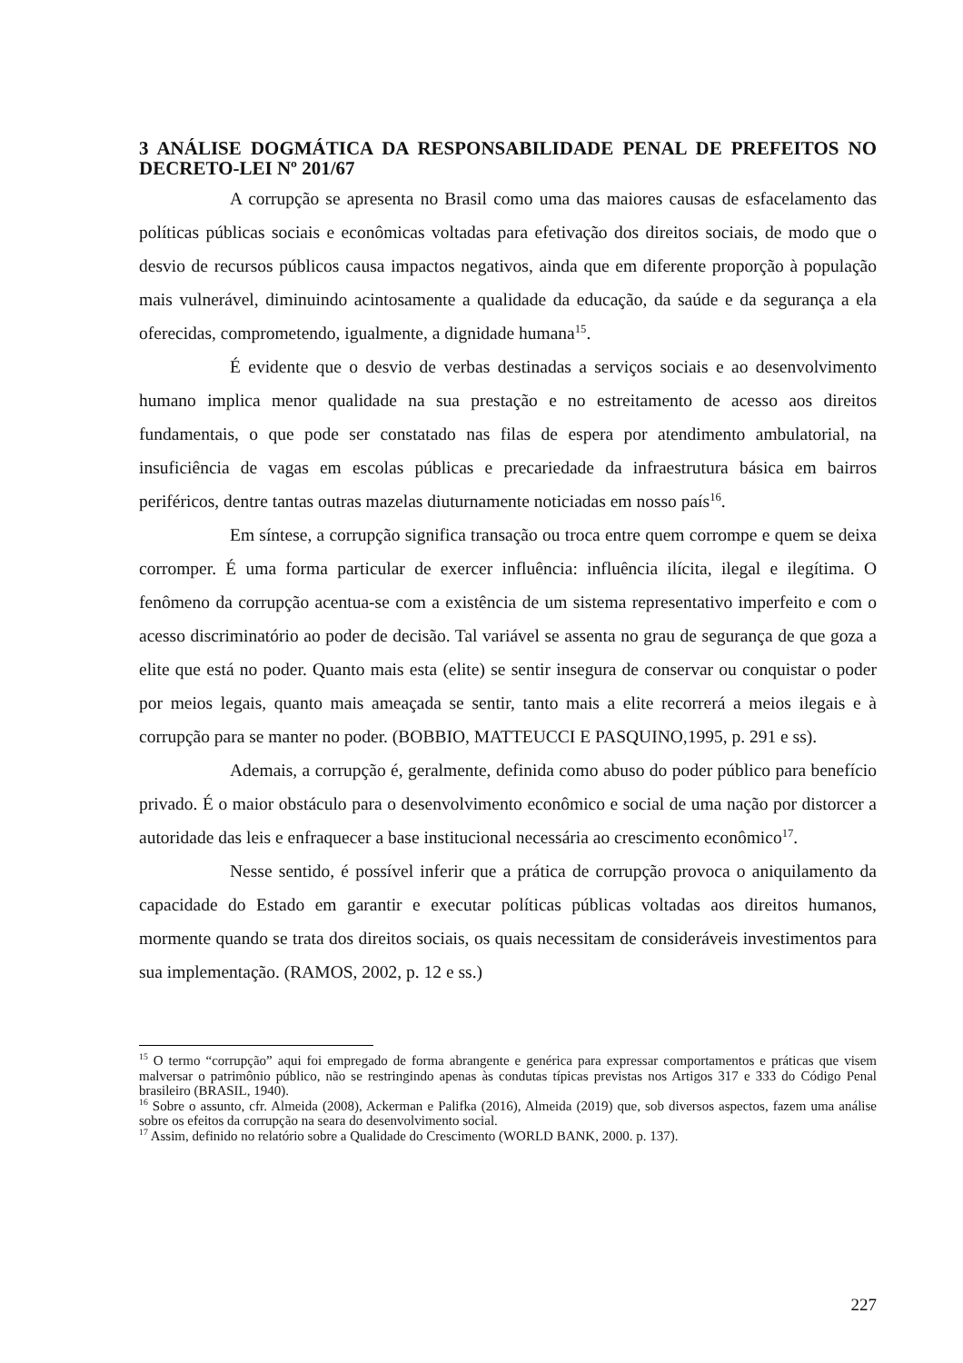3 ANÁLISE DOGMÁTICA DA RESPONSABILIDADE PENAL DE PREFEITOS NO DECRETO-LEI Nº 201/67
A corrupção se apresenta no Brasil como uma das maiores causas de esfacelamento das políticas públicas sociais e econômicas voltadas para efetivação dos direitos sociais, de modo que o desvio de recursos públicos causa impactos negativos, ainda que em diferente proporção à população mais vulnerável, diminuindo acintosamente a qualidade da educação, da saúde e da segurança a ela oferecidas, comprometendo, igualmente, a dignidade humana<sup>15</sup>.
É evidente que o desvio de verbas destinadas a serviços sociais e ao desenvolvimento humano implica menor qualidade na sua prestação e no estreitamento de acesso aos direitos fundamentais, o que pode ser constatado nas filas de espera por atendimento ambulatorial, na insuficiência de vagas em escolas públicas e precariedade da infraestrutura básica em bairros periféricos, dentre tantas outras mazelas diuturnamente noticiadas em nosso país<sup>16</sup>.
Em síntese, a corrupção significa transação ou troca entre quem corrompe e quem se deixa corromper. É uma forma particular de exercer influência: influência ilícita, ilegal e ilegítima. O fenômeno da corrupção acentua-se com a existência de um sistema representativo imperfeito e com o acesso discriminatório ao poder de decisão. Tal variável se assenta no grau de segurança de que goza a elite que está no poder. Quanto mais esta (elite) se sentir insegura de conservar ou conquistar o poder por meios legais, quanto mais ameaçada se sentir, tanto mais a elite recorrerá a meios ilegais e à corrupção para se manter no poder. (BOBBIO, MATTEUCCI E PASQUINO,1995, p. 291 e ss).
Ademais, a corrupção é, geralmente, definida como abuso do poder público para benefício privado. É o maior obstáculo para o desenvolvimento econômico e social de uma nação por distorcer a autoridade das leis e enfraquecer a base institucional necessária ao crescimento econômico<sup>17</sup>.
Nesse sentido, é possível inferir que a prática de corrupção provoca o aniquilamento da capacidade do Estado em garantir e executar políticas públicas voltadas aos direitos humanos, mormente quando se trata dos direitos sociais, os quais necessitam de consideráveis investimentos para sua implementação. (RAMOS, 2002, p. 12 e ss.)
<sup>15</sup> O termo “corrupção” aqui foi empregado de forma abrangente e genérica para expressar comportamentos e práticas que visem malversar o patrimônio público, não se restringindo apenas às condutas típicas previstas nos Artigos 317 e 333 do Código Penal brasileiro (BRASIL, 1940).
<sup>16</sup> Sobre o assunto, cfr. Almeida (2008), Ackerman e Palifka (2016), Almeida (2019) que, sob diversos aspectos, fazem uma análise sobre os efeitos da corrupção na seara do desenvolvimento social.
<sup>17</sup> Assim, definido no relatório sobre a Qualidade do Crescimento (WORLD BANK, 2000. p. 137).
227